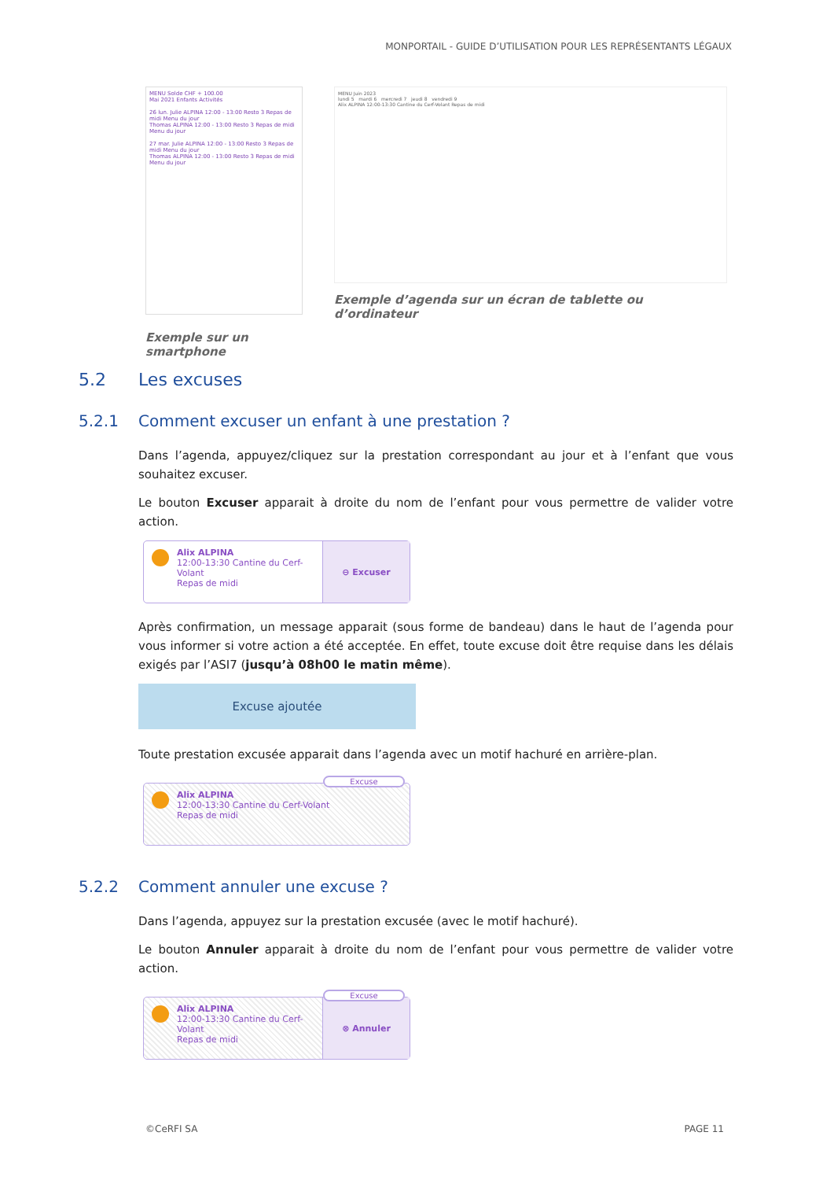MONPORTAIL - GUIDE D’UTILISATION POUR LES REPRÉSENTANTS LÉGAUX
MENU Solde CHF + 100.00
Mai 2021 Enfants Activités
26 lun. Julie ALPINA 12:00 - 13:00 Resto 3 Repas de midi Menu du jour
Thomas ALPINA 12:00 - 13:00 Resto 3 Repas de midi Menu du jour
27 mar. Julie ALPINA 12:00 - 13:00 Resto 3 Repas de midi Menu du jour
Thomas ALPINA 12:00 - 13:00 Resto 3 Repas de midi Menu du jour
Exemple sur un smartphone
MENU Juin 2023
lundi 5 mardi 6 mercredi 7 jeudi 8 vendredi 9
Alix ALPINA 12:00-13:30 Cantine du Cerf-Volant Repas de midi
Exemple d’agenda sur un écran de tablette ou d’ordinateur
5.2 Les excuses
5.2.1 Comment excuser un enfant à une prestation ?
Dans l’agenda, appuyez/cliquez sur la prestation correspondant au jour et à l’enfant que vous souhaitez excuser.
Le bouton Excuser apparait à droite du nom de l’enfant pour vous permettre de valider votre action.
Alix ALPINA
12:00-13:30 Cantine du Cerf-Volant
Repas de midi
⊖ Excuser
Après confirmation, un message apparait (sous forme de bandeau) dans le haut de l’agenda pour vous informer si votre action a été acceptée. En effet, toute excuse doit être requise dans les délais exigés par l’ASI7 (jusqu’à 08h00 le matin même).
Excuse ajoutée
Toute prestation excusée apparait dans l’agenda avec un motif hachuré en arrière-plan.
Excuse
Alix ALPINA
12:00-13:30 Cantine du Cerf-Volant
Repas de midi
5.2.2 Comment annuler une excuse ?
Dans l’agenda, appuyez sur la prestation excusée (avec le motif hachuré).
Le bouton Annuler apparait à droite du nom de l’enfant pour vous permettre de valider votre action.
Excuse
Alix ALPINA
12:00-13:30 Cantine du Cerf-Volant
Repas de midi
⊗ Annuler
©CeRFI SA PAGE 11